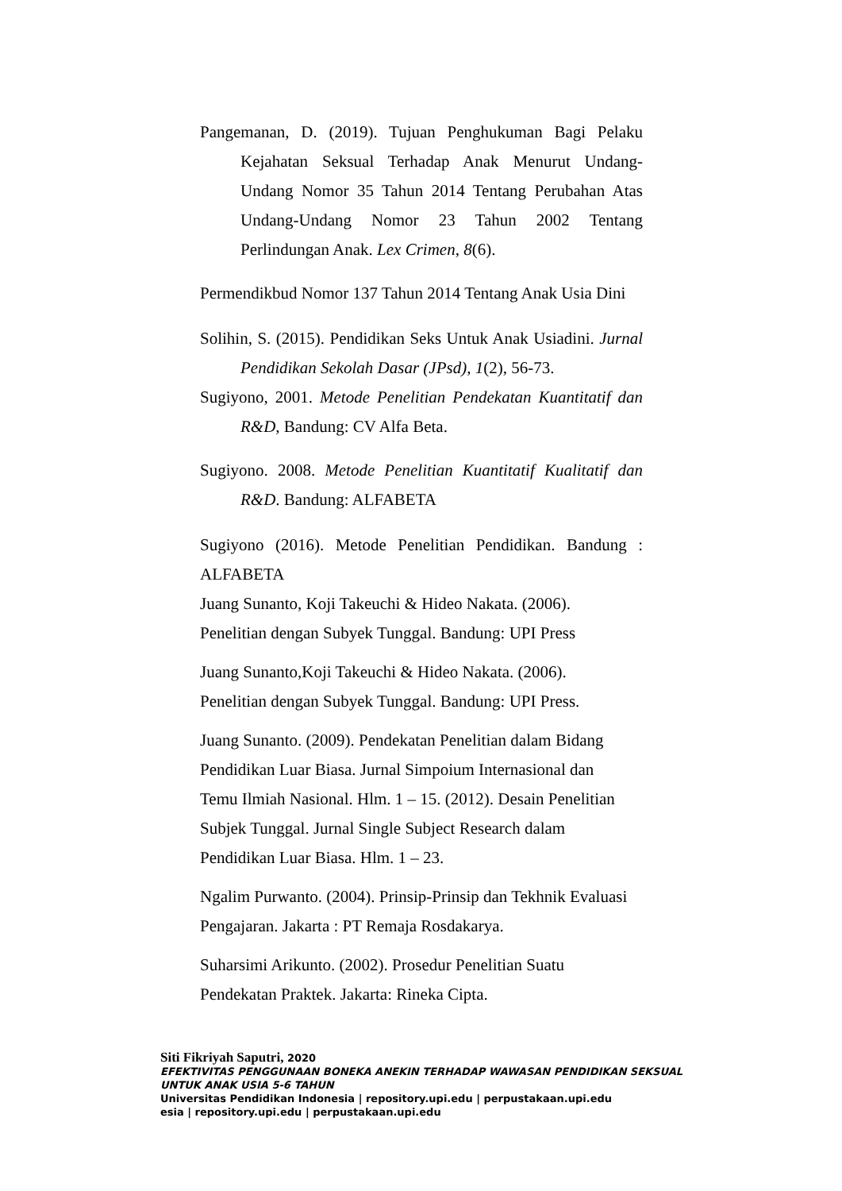Pangemanan, D. (2019). Tujuan Penghukuman Bagi Pelaku Kejahatan Seksual Terhadap Anak Menurut Undang-Undang Nomor 35 Tahun 2014 Tentang Perubahan Atas Undang-Undang Nomor 23 Tahun 2002 Tentang Perlindungan Anak. Lex Crimen, 8(6).
Permendikbud Nomor 137 Tahun 2014 Tentang Anak Usia Dini
Solihin, S. (2015). Pendidikan Seks Untuk Anak Usiadini. Jurnal Pendidikan Sekolah Dasar (JPsd), 1(2), 56-73.
Sugiyono, 2001. Metode Penelitian Pendekatan Kuantitatif dan R&D, Bandung: CV Alfa Beta.
Sugiyono. 2008. Metode Penelitian Kuantitatif Kualitatif dan R&D. Bandung: ALFABETA
Sugiyono (2016). Metode Penelitian Pendidikan. Bandung : ALFABETA
Juang Sunanto, Koji Takeuchi & Hideo Nakata. (2006).
Penelitian dengan Subyek Tunggal. Bandung: UPI Press
Juang Sunanto,Koji Takeuchi & Hideo Nakata. (2006).
Penelitian dengan Subyek Tunggal. Bandung: UPI Press.
Juang Sunanto. (2009). Pendekatan Penelitian dalam Bidang
Pendidikan Luar Biasa. Jurnal Simpoium Internasional dan
Temu Ilmiah Nasional. Hlm. 1 – 15. (2012). Desain Penelitian
Subjek Tunggal. Jurnal Single Subject Research dalam
Pendidikan Luar Biasa. Hlm. 1 – 23.
Ngalim Purwanto. (2004). Prinsip-Prinsip dan Tekhnik Evaluasi
Pengajaran. Jakarta : PT Remaja Rosdakarya.
Suharsimi Arikunto. (2002). Prosedur Penelitian Suatu
Pendekatan Praktek. Jakarta: Rineka Cipta.
Siti Fikriyah Saputri, 2020
EFEKTIVITAS PENGGUNAAN BONEKA ANEKIN TERHADAP WAWASAN PENDIDIKAN SEKSUAL
UNTUK ANAK USIA 5-6 TAHUN
Universitas Pendidikan Indonesia | repository.upi.edu | perpustakaan.upi.edu
esia | repository.upi.edu | perpustakaan.upi.edu